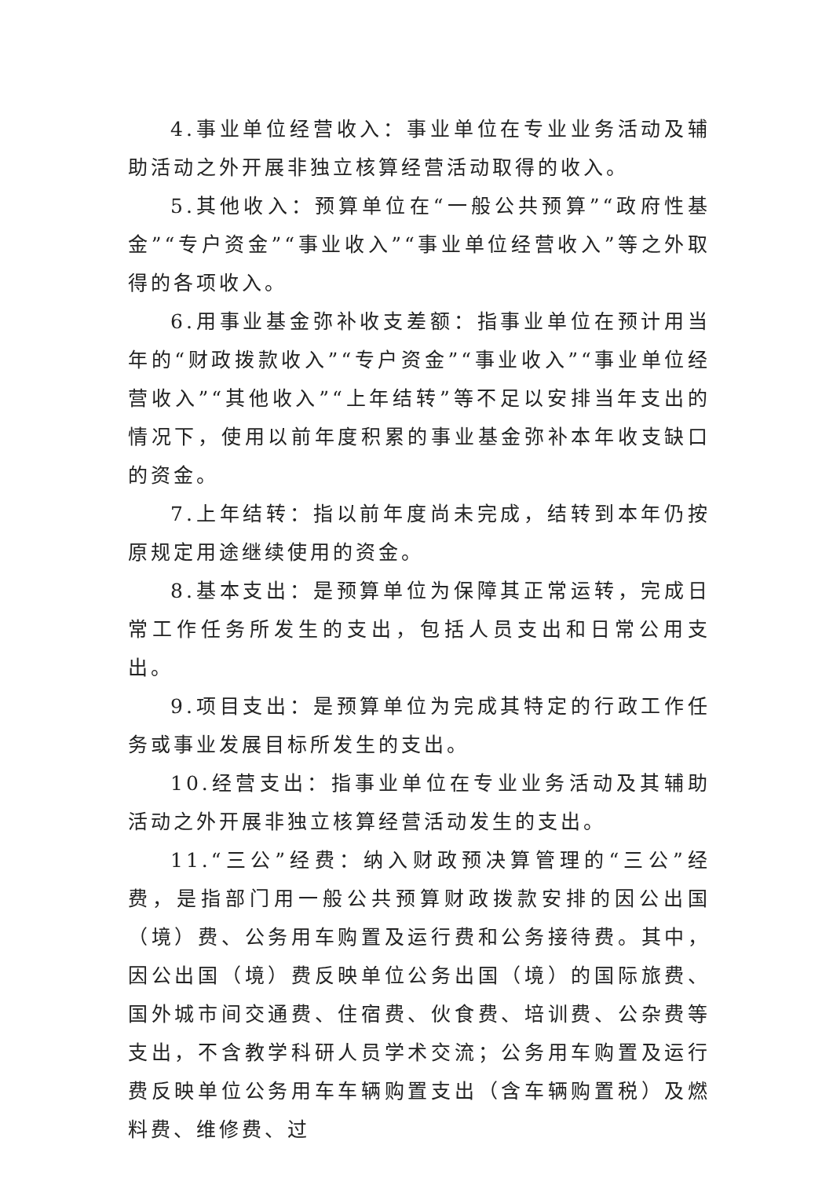4.事业单位经营收入：事业单位在专业业务活动及辅助活动之外开展非独立核算经营活动取得的收入。
5.其他收入：预算单位在“一般公共预算”“政府性基金”“专户资金”“事业收入”“事业单位经营收入”等之外取得的各项收入。
6.用事业基金弥补收支差额：指事业单位在预计用当年的“财政拨款收入”“专户资金”“事业收入”“事业单位经营收入”“其他收入”“上年结转”等不足以安排当年支出的情况下，使用以前年度积累的事业基金弥补本年收支缺口的资金。
7.上年结转：指以前年度尚未完成，结转到本年仍按原规定用途继续使用的资金。
8.基本支出：是预算单位为保障其正常运转，完成日常工作任务所发生的支出，包括人员支出和日常公用支出。
9.项目支出：是预算单位为完成其特定的行政工作任务或事业发展目标所发生的支出。
10.经营支出：指事业单位在专业业务活动及其辅助活动之外开展非独立核算经营活动发生的支出。
11.“三公”经费：纳入财政预决算管理的“三公”经费，是指部门用一般公共预算财政拨款安排的因公出国（境）费、公务用车购置及运行费和公务接待费。其中，因公出国（境）费反映单位公务出国（境）的国际旅费、国外城市间交通费、住宿费、伙食费、培训费、公杂费等支出，不含教学科研人员学术交流；公务用车购置及运行费反映单位公务用车车辆购置支出（含车辆购置税）及燃料费、维修费、过